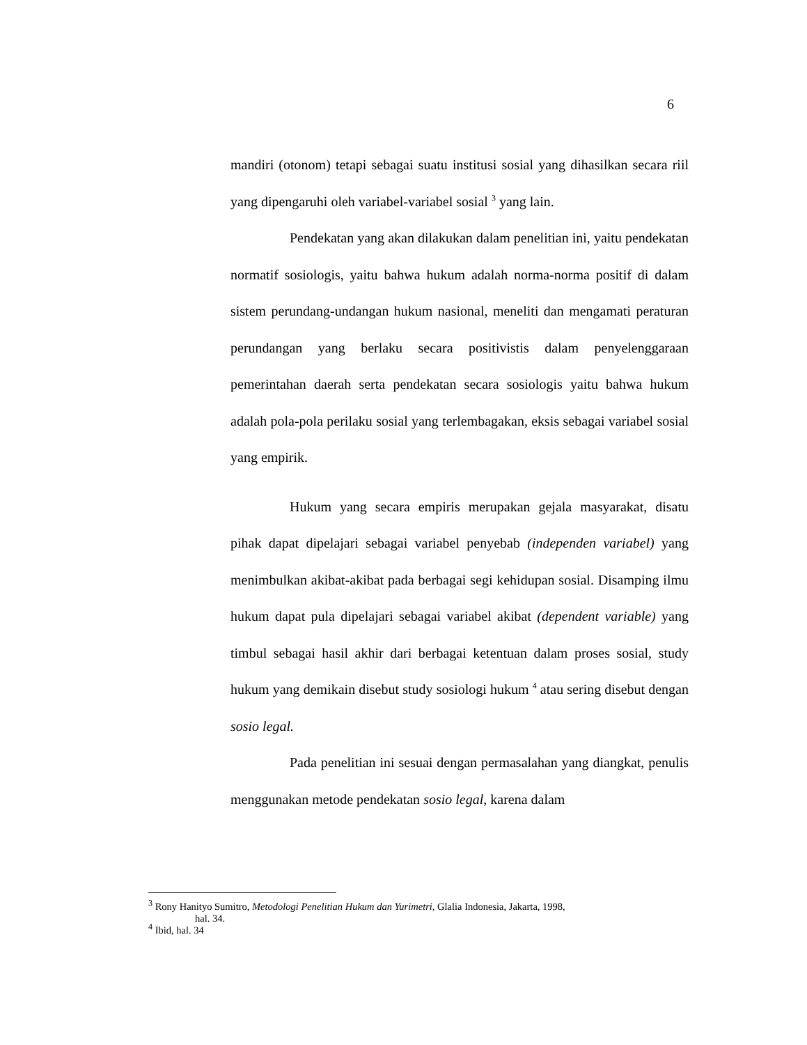6
mandiri (otonom) tetapi sebagai suatu institusi sosial yang dihasilkan secara riil yang dipengaruhi oleh variabel-variabel sosial <sup>3</sup> yang lain.
Pendekatan yang akan dilakukan dalam penelitian ini, yaitu pendekatan normatif sosiologis, yaitu bahwa hukum adalah norma-norma positif di dalam sistem perundang-undangan hukum nasional, meneliti dan mengamati peraturan perundangan yang berlaku secara positivistis dalam penyelenggaraan pemerintahan daerah serta pendekatan secara sosiologis yaitu bahwa hukum adalah pola-pola perilaku sosial yang terlembagakan, eksis sebagai variabel sosial yang empirik.
Hukum yang secara empiris merupakan gejala masyarakat, disatu pihak dapat dipelajari sebagai variabel penyebab (independen variabel) yang menimbulkan akibat-akibat pada berbagai segi kehidupan sosial. Disamping ilmu hukum dapat pula dipelajari sebagai variabel akibat (dependent variable) yang timbul sebagai hasil akhir dari berbagai ketentuan dalam proses sosial, study hukum yang demikain disebut study sosiologi hukum <sup>4</sup> atau sering disebut dengan sosio legal.
Pada penelitian ini sesuai dengan permasalahan yang diangkat, penulis menggunakan metode pendekatan sosio legal, karena dalam
<sup>3</sup> Rony Hanityo Sumitro, Metodologi Penelitian Hukum dan Yurimetri, Glalia Indonesia, Jakarta, 1998,
hal. 34.
<sup>4</sup> Ibid, hal. 34